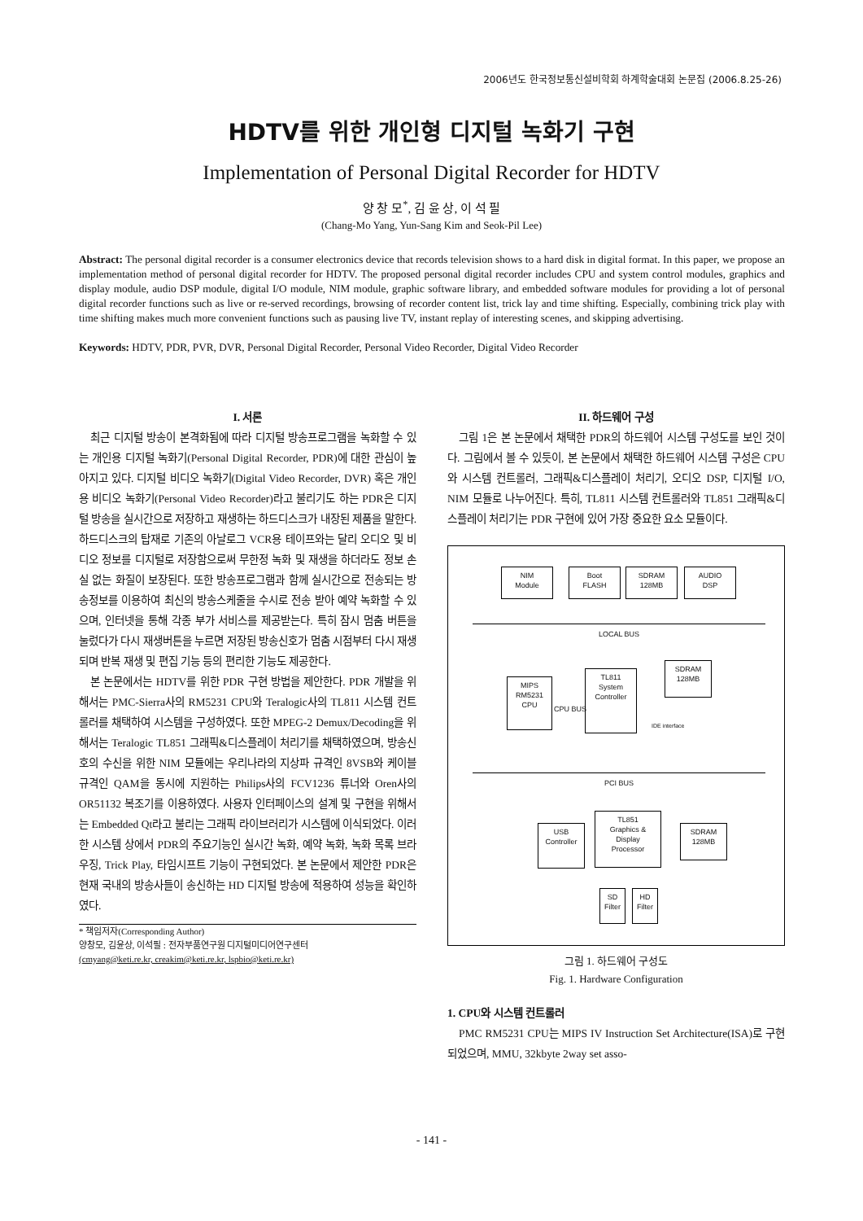2006년도 한국정보통신설비학회 하계학술대회 논문집 (2006.8.25-26)
HDTV를 위한 개인형 디지털 녹화기 구현
Implementation of Personal Digital Recorder for HDTV
양 창 모<sup>*</sup>, 김 윤 상, 이 석 필
(Chang-Mo Yang, Yun-Sang Kim and Seok-Pil Lee)
Abstract: The personal digital recorder is a consumer electronics device that records television shows to a hard disk in digital format. In this paper, we propose an implementation method of personal digital recorder for HDTV. The proposed personal digital recorder includes CPU and system control modules, graphics and display module, audio DSP module, digital I/O module, NIM module, graphic software library, and embedded software modules for providing a lot of personal digital recorder functions such as live or re-served recordings, browsing of recorder content list, trick lay and time shifting. Especially, combining trick play with time shifting makes much more convenient functions such as pausing live TV, instant replay of interesting scenes, and skipping advertising.
Keywords: HDTV, PDR, PVR, DVR, Personal Digital Recorder, Personal Video Recorder, Digital Video Recorder
I. 서론
최근 디지털 방송이 본격화됨에 따라 디지털 방송프로그램을 녹화할 수 있는 개인용 디지털 녹화기(Personal Digital Recorder, PDR)에 대한 관심이 높아지고 있다. 디지털 비디오 녹화기(Digital Video Recorder, DVR) 혹은 개인용 비디오 녹화기(Personal Video Recorder)라고 불리기도 하는 PDR은 디지털 방송을 실시간으로 저장하고 재생하는 하드디스크가 내장된 제품을 말한다. 하드디스크의 탑재로 기존의 아날로그 VCR용 테이프와는 달리 오디오 및 비디오 정보를 디지털로 저장함으로써 무한정 녹화 및 재생을 하더라도 정보 손실 없는 화질이 보장된다. 또한 방송프로그램과 함께 실시간으로 전송되는 방송정보를 이용하여 최신의 방송스케줄을 수시로 전송 받아 예약 녹화할 수 있으며, 인터넷을 통해 각종 부가 서비스를 제공받는다. 특히 잠시 멈춤 버튼을 눌렀다가 다시 재생버튼을 누르면 저장된 방송신호가 멈춤 시점부터 다시 재생되며 반복 재생 및 편집 기능 등의 편리한 기능도 제공한다.
본 논문에서는 HDTV를 위한 PDR 구현 방법을 제안한다. PDR 개발을 위해서는 PMC-Sierra사의 RM5231 CPU와 Teralogic사의 TL811 시스템 컨트롤러를 채택하여 시스템을 구성하였다. 또한 MPEG-2 Demux/Decoding을 위해서는 Teralogic TL851 그래픽&디스플레이 처리기를 채택하였으며, 방송신호의 수신을 위한 NIM 모듈에는 우리나라의 지상파 규격인 8VSB와 케이블 규격인 QAM을 동시에 지원하는 Philips사의 FCV1236 튜너와 Oren사의 OR51132 복조기를 이용하였다. 사용자 인터페이스의 설계 및 구현을 위해서는 Embedded Qt라고 불리는 그래픽 라이브러리가 시스템에 이식되었다. 이러한 시스템 상에서 PDR의 주요기능인 실시간 녹화, 예약 녹화, 녹화 목록 브라우징, Trick Play, 타임시프트 기능이 구현되었다. 본 논문에서 제안한 PDR은 현재 국내의 방송사들이 송신하는 HD 디지털 방송에 적용하여 성능을 확인하였다.
* 책임저자(Corresponding Author)
양창모, 김윤상, 이석필 : 전자부품연구원 디지털미디어연구센터
(cmyang@keti.re.kr, creakim@keti.re.kr, lspbio@keti.re.kr)
II. 하드웨어 구성
그림 1은 본 논문에서 채택한 PDR의 하드웨어 시스템 구성도를 보인 것이다. 그림에서 볼 수 있듯이, 본 논문에서 채택한 하드웨어 시스템 구성은 CPU와 시스템 컨트롤러, 그래픽&디스플레이 처리기, 오디오 DSP, 디지털 I/O, NIM 모듈로 나누어진다. 특히, TL811 시스템 컨트롤러와 TL851 그래픽&디스플레이 처리기는 PDR 구현에 있어 가장 중요한 요소 모듈이다.
NIM
Module
Boot
FLASH
SDRAM
128MB
AUDIO
DSP
LOCAL BUS
MIPS
RM5231
CPU
CPU BUS
TL811
System
Controller
SDRAM
128MB
IDE interface
PCI BUS
USB
Controller
TL851
Graphics &
Display
Processor
SDRAM
128MB
SD
Filter
HD
Filter
그림 1. 하드웨어 구성도
Fig. 1. Hardware Configuration
1. CPU와 시스템 컨트롤러
PMC RM5231 CPU는 MIPS IV Instruction Set Architecture(ISA)로 구현되었으며, MMU, 32kbyte 2way set asso-
- 141 -